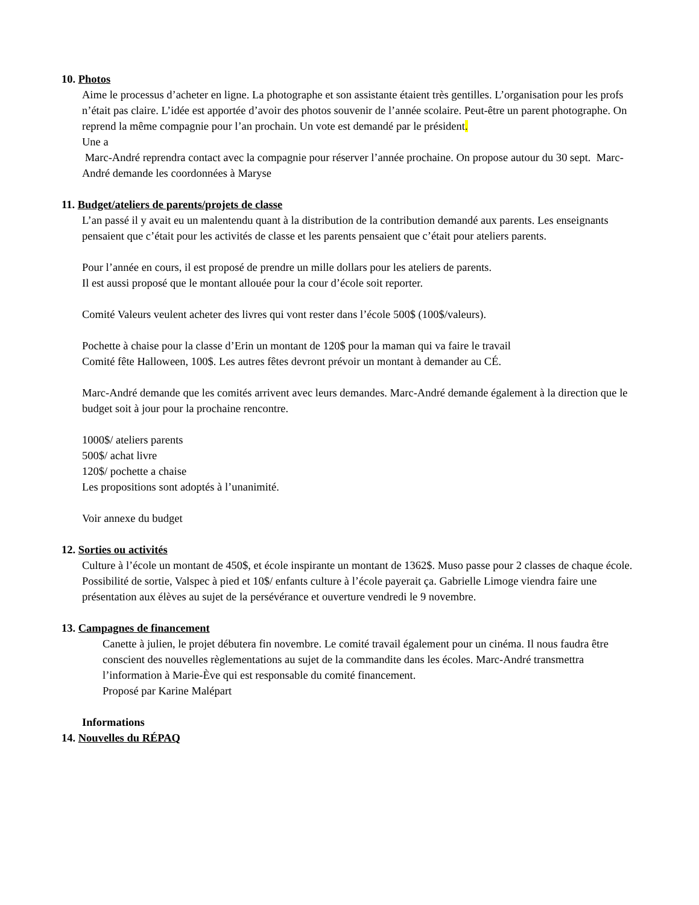10. Photos
Aime le processus d’acheter en ligne. La photographe et son assistante étaient très gentilles. L’organisation pour les profs n’était pas claire. L’idée est apportée d’avoir des photos souvenir de l’année scolaire. Peut-être un parent photographe. On reprend la même compagnie pour l’an prochain. Un vote est demandé par le président.
Une a
Marc-André reprendra contact avec la compagnie pour réserver l’année prochaine. On propose autour du 30 sept. Marc-André demande les coordonnées à Maryse
11. Budget/ateliers de parents/projets de classe
L’an passé il y avait eu un malentendu quant à la distribution de la contribution demandé aux parents. Les enseignants pensaient que c’était pour les activités de classe et les parents pensaient que c’était pour ateliers parents.
Pour l’année en cours, il est proposé de prendre un mille dollars pour les ateliers de parents.
Il est aussi proposé que le montant allouée pour la cour d’école soit reporter.
Comité Valeurs veulent acheter des livres qui vont rester dans l’école 500$ (100$/valeurs).
Pochette à chaise pour la classe d’Erin un montant de 120$ pour la maman qui va faire le travail
Comité fête Halloween, 100$. Les autres fêtes devront prévoir un montant à demander au CÉ.
Marc-André demande que les comités arrivent avec leurs demandes. Marc-André demande également à la direction que le budget soit à jour pour la prochaine rencontre.
1000$/ ateliers parents
500$/ achat livre
120$/ pochette a chaise
Les propositions sont adoptés à l’unanimité.
Voir annexe du budget
12. Sorties ou activités
Culture à l’école un montant de 450$, et école inspirante un montant de 1362$. Muso passe pour 2 classes de chaque école. Possibilité de sortie, Valspec à pied et 10$/ enfants culture à l’école payerait ça. Gabrielle Limoge viendra faire une présentation aux élèves au sujet de la persévérance et ouverture vendredi le 9 novembre.
13. Campagnes de financement
Canette à julien, le projet débutera fin novembre. Le comité travail également pour un cinéma. Il nous faudra être conscient des nouvelles règlementations au sujet de la commandite dans les écoles. Marc-André transmettra l’information à Marie-Ève qui est responsable du comité financement.
Proposé par Karine Malépart
Informations
14. Nouvelles du RÉPAQ